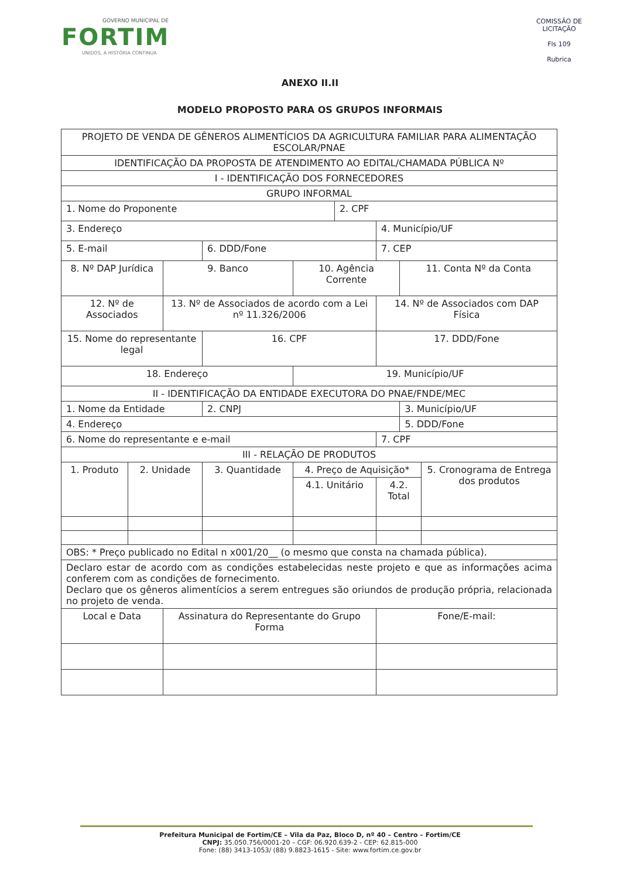GOVERNO MUNICIPAL DE
FORTIM
UNIDOS, A HISTÓRIA CONTINUA
COMISSÃO DE LICITAÇÃO
Fls 109
Rubrica
ANEXO II.II
MODELO PROPOSTO PARA OS GRUPOS INFORMAIS
| PROJETO DE VENDA DE GÊNEROS ALIMENTÍCIOS DA AGRICULTURA FAMILIAR PARA ALIMENTAÇÃO ESCOLAR/PNAE | | | | | | | | |
| IDENTIFICAÇÃO DA PROPOSTA DE ATENDIMENTO AO EDITAL/CHAMADA PÚBLICA Nº | | | | | | | | |
| I - IDENTIFICAÇÃO DOS FORNECEDORES | | | | | | | | |
| GRUPO INFORMAL | | | | | | | | |
| 1. Nome do Proponente | | | | | 2. CPF | | | |
| 3. Endereço | | | | | | 4. Município/UF | | |
| 5. E-mail | | | 6. DDD/Fone | | | 7. CEP | | |
| 8. Nº DAP Jurídica | | 9. Banco | | 10. Agência Corrente | | | 11. Conta Nº da Conta | |
| 12. Nº de Associados | | 13. Nº de Associados de acordo com a Lei nº 11.326/2006 | | | | 14. Nº de Associados com DAP Física | | |
| 15. Nome do representante legal | | | 16. CPF | | | 17. DDD/Fone | | |
| 18. Endereço | | | | 19. Município/UF | | | | |
| II - IDENTIFICAÇÃO DA ENTIDADE EXECUTORA DO PNAE/FNDE/MEC | | | | | | | | |
| 1. Nome da Entidade | | | 2. CNPJ | | | | 3. Município/UF | |
| 4. Endereço | | | | | | | 5. DDD/Fone | |
| 6. Nome do representante e e-mail | | | | | | 7. CPF | | |
| III - RELAÇÃO DE PRODUTOS | | | | | | | | |
| 1. Produto | 2. Unidade | | 3. Quantidade | 4. Preço de Aquisição* | | | | 5. Cronograma de Entrega dos produtos |
| | | | | 4.1. Unitário | | 4.2. Total | | |
| OBS: * Preço publicado no Edital n x001/20__ (o mesmo que consta na chamada pública). | | | | | | | | |
| Declaro estar de acordo com as condições estabelecidas neste projeto e que as informações acima conferem com as condições de fornecimento. Declaro que os gêneros alimentícios a serem entregues são oriundos de produção própria, relacionada no projeto de venda. | | | | | | | | |
| Local e Data | | Assinatura do Representante do Grupo Forma | | | | Fone/E-mail: | | |
Prefeitura Municipal de Fortim/CE – Vila da Paz, Bloco D, nº 40 – Centro – Fortim/CE
CNPJ: 35.050.756/0001-20 – CGF: 06.920.639-2 - CEP: 62.815-000
Fone: (88) 3413-1053/ (88) 9.8823-1615 - Site: www.fortim.ce.gov.br